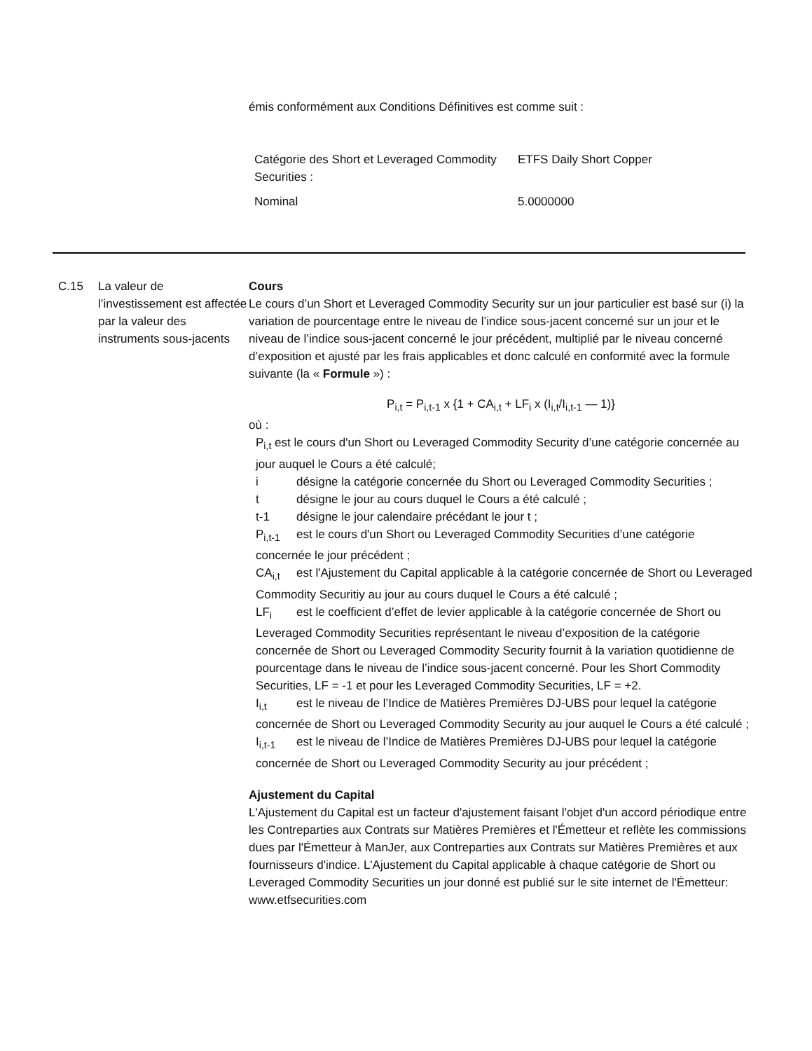émis conformément aux Conditions Définitives est comme suit :
| Catégorie des Short et Leveraged Commodity Securities : | ETFS Daily Short Copper |
| Nominal | 5.0000000 |
C.15 La valeur de l’investissement est affectée par la valeur des instruments sous-jacents
Cours
Le cours d’un Short et Leveraged Commodity Security sur un jour particulier est basé sur (i) la variation de pourcentage entre le niveau de l’indice sous-jacent concerné sur un jour et le niveau de l’indice sous-jacent concerné le jour précédent, multiplié par le niveau concerné d’exposition et ajusté par les frais applicables et donc calculé en conformité avec la formule suivante (la « Formule ») :
P<sub>i,t</sub> = P<sub>i,t-1</sub> x {1 + CA<sub>i,t</sub> + LF<sub>i</sub> x (I<sub>i,t</sub>/I<sub>i,t-1</sub> — 1)}
où :
P<sub>i,t</sub> est le cours d'un Short ou Leveraged Commodity Security d’une catégorie concernée au jour auquel le Cours a été calculé;
i désigne la catégorie concernée du Short ou Leveraged Commodity Securities ;
t désigne le jour au cours duquel le Cours a été calculé ;
t-1 désigne le jour calendaire précédant le jour t ;
P<sub>i,t-1</sub> est le cours d'un Short ou Leveraged Commodity Securities d’une catégorie concernée le jour précédent ;
CA<sub>i,t</sub> est l'Ajustement du Capital applicable à la catégorie concernée de Short ou Leveraged Commodity Securitiy au jour au cours duquel le Cours a été calculé ;
LF<sub>i</sub> est le coefficient d’effet de levier applicable à la catégorie concernée de Short ou Leveraged Commodity Securities représentant le niveau d’exposition de la catégorie concernée de Short ou Leveraged Commodity Security fournit à la variation quotidienne de pourcentage dans le niveau de l’indice sous-jacent concerné. Pour les Short Commodity Securities, LF = -1 et pour les Leveraged Commodity Securities, LF = +2.
I<sub>i,t</sub> est le niveau de l’Indice de Matières Premières DJ-UBS pour lequel la catégorie concernée de Short ou Leveraged Commodity Security au jour auquel le Cours a été calculé ;
I<sub>i,t-1</sub> est le niveau de l’Indice de Matières Premières DJ-UBS pour lequel la catégorie concernée de Short ou Leveraged Commodity Security au jour précédent ;
Ajustement du Capital
L'Ajustement du Capital est un facteur d'ajustement faisant l'objet d'un accord périodique entre les Contreparties aux Contrats sur Matières Premières et l'Émetteur et reflète les commissions dues par l'Émetteur à ManJer, aux Contreparties aux Contrats sur Matières Premières et aux fournisseurs d'indice. L'Ajustement du Capital applicable à chaque catégorie de Short ou Leveraged Commodity Securities un jour donné est publié sur le site internet de l'Émetteur: www.etfsecurities.com